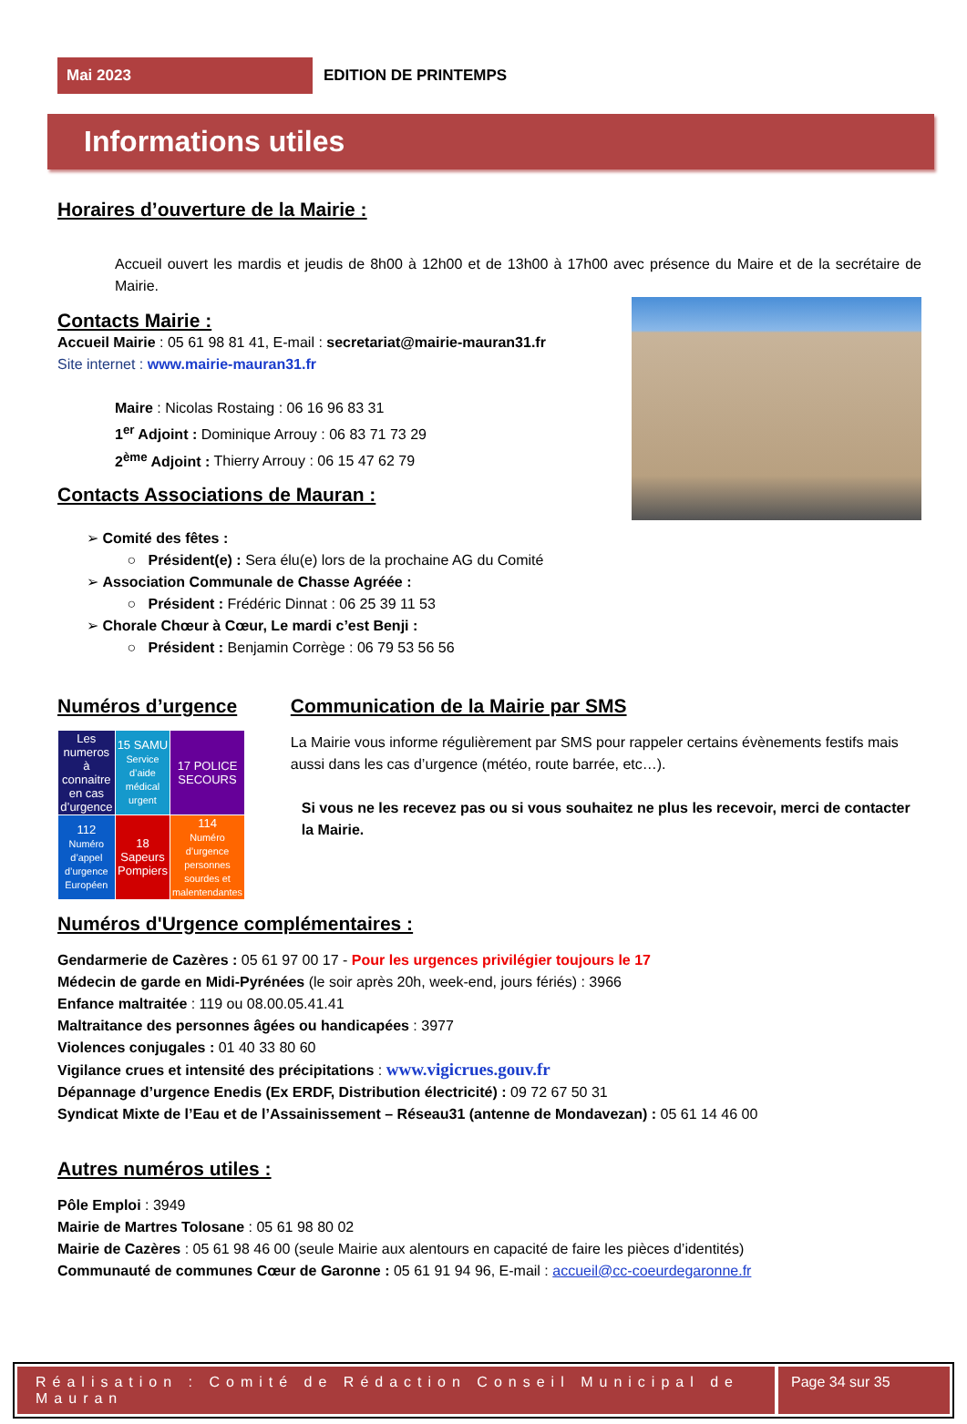Mai 2023
EDITION DE PRINTEMPS
Informations utiles
Horaires d’ouverture de la Mairie :
Accueil ouvert les mardis et jeudis de 8h00 à 12h00 et de 13h00 à 17h00 avec présence du Maire et de la secrétaire de Mairie.
Contacts Mairie :
Accueil Mairie : 05 61 98 81 41, E-mail : secretariat@mairie-mauran31.fr
Site internet : www.mairie-mauran31.fr
Maire : Nicolas Rostaing : 06 16 96 83 31
1<sup>er</sup> Adjoint : Dominique Arrouy : 06 83 71 73 29
2<sup>ème</sup> Adjoint : Thierry Arrouy : 06 15 47 62 79
Contacts Associations de Mauran :
➢ Comité des fêtes :
○ Président(e) : Sera élu(e) lors de la prochaine AG du Comité
➢ Association Communale de Chasse Agréée :
○ Président : Frédéric Dinnat : 06 25 39 11 53
➢ Chorale Chœur à Cœur, Le mardi c’est Benji :
○ Président : Benjamin Corrège : 06 79 53 56 56
Numéros d’urgence
| Les numeros à connaitre en cas d’urgence | 15 SAMU Service d’aide médical urgent | 17 POLICE SECOURS |
| 112 Numéro d’appel d’urgence Européen | 18 Sapeurs Pompiers | 114 Numéro d’urgence personnes sourdes et malentendantes |
Communication de la Mairie par SMS
La Mairie vous informe régulièrement par SMS pour rappeler certains évènements festifs mais aussi dans les cas d’urgence (météo, route barrée, etc…).
Si vous ne les recevez pas ou si vous souhaitez ne plus les recevoir, merci de contacter la Mairie.
Numéros d'Urgence complémentaires :
Gendarmerie de Cazères : 05 61 97 00 17 - Pour les urgences privilégier toujours le 17
Médecin de garde en Midi-Pyrénées (le soir après 20h, week-end, jours fériés) : 3966
Enfance maltraitée : 119 ou 08.00.05.41.41
Maltraitance des personnes âgées ou handicapées : 3977
Violences conjugales : 01 40 33 80 60
Vigilance crues et intensité des précipitations : www.vigicrues.gouv.fr
Dépannage d’urgence Enedis (Ex ERDF, Distribution électricité) : 09 72 67 50 31
Syndicat Mixte de l’Eau et de l’Assainissement – Réseau31 (antenne de Mondavezan) : 05 61 14 46 00
Autres numéros utiles :
Pôle Emploi : 3949
Mairie de Martres Tolosane : 05 61 98 80 02
Mairie de Cazères : 05 61 98 46 00 (seule Mairie aux alentours en capacité de faire les pièces d’identités)
Communauté de communes Cœur de Garonne : 05 61 91 94 96, E-mail : accueil@cc-coeurdegaronne.fr
Réalisation : Comité de Rédaction Conseil Municipal de Mauran
Page 34 sur 35